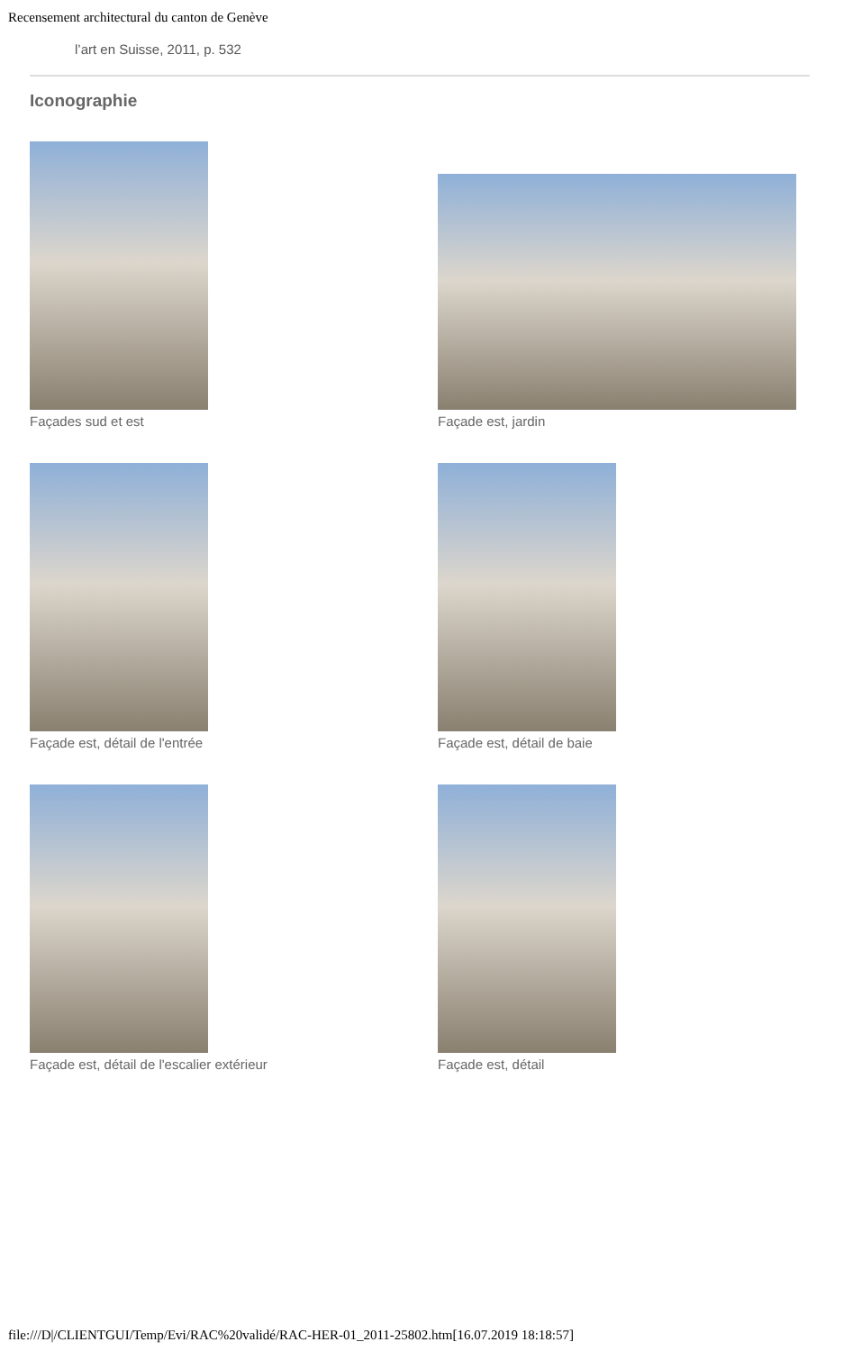Recensement architectural du canton de Genève
l’art en Suisse, 2011, p. 532
Iconographie
Façades sud et est
Façade est, jardin
Façade est, détail de l'entrée
Façade est, détail de baie
Façade est, détail de l'escalier extérieur
Façade est, détail
file:///D|/CLIENTGUI/Temp/Evi/RAC%20validé/RAC-HER-01_2011-25802.htm[16.07.2019 18:18:57]